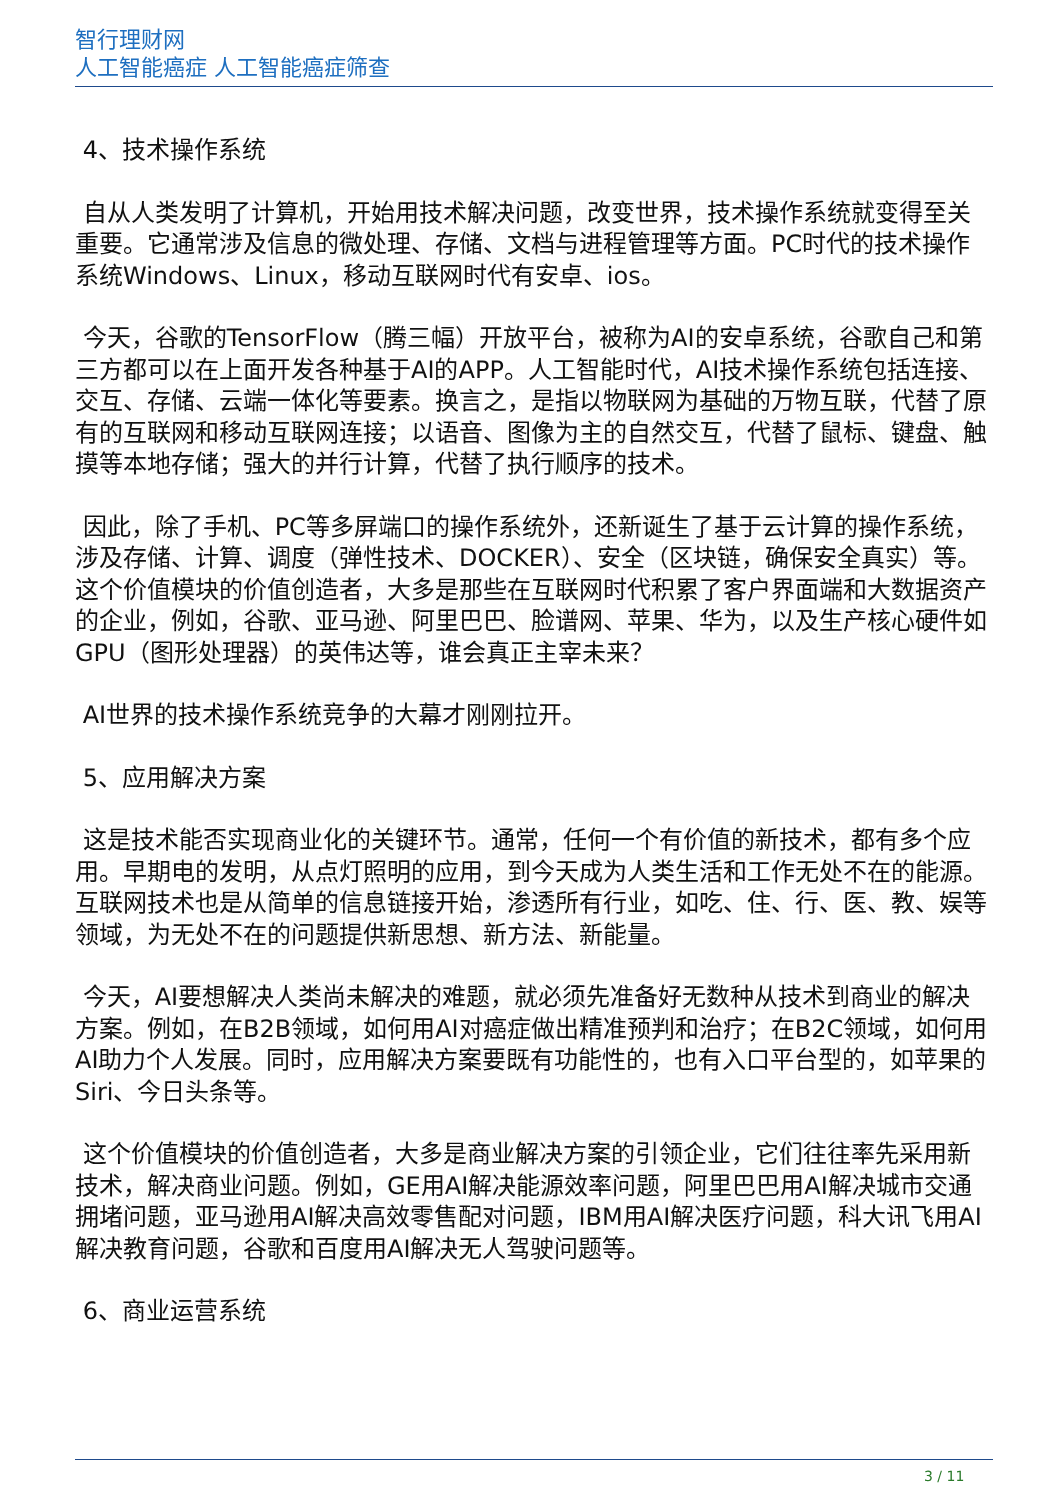智行理财网
人工智能癌症 人工智能癌症筛查
4、技术操作系统
自从人类发明了计算机，开始用技术解决问题，改变世界，技术操作系统就变得至关重要。它通常涉及信息的微处理、存储、文档与进程管理等方面。PC时代的技术操作系统Windows、Linux，移动互联网时代有安卓、ios。
今天，谷歌的TensorFlow（腾三幅）开放平台，被称为AI的安卓系统，谷歌自己和第三方都可以在上面开发各种基于AI的APP。人工智能时代，AI技术操作系统包括连接、交互、存储、云端一体化等要素。换言之，是指以物联网为基础的万物互联，代替了原有的互联网和移动互联网连接；以语音、图像为主的自然交互，代替了鼠标、键盘、触摸等本地存储；强大的并行计算，代替了执行顺序的技术。
因此，除了手机、PC等多屏端口的操作系统外，还新诞生了基于云计算的操作系统，涉及存储、计算、调度（弹性技术、DOCKER）、安全（区块链，确保安全真实）等。这个价值模块的价值创造者，大多是那些在互联网时代积累了客户界面端和大数据资产的企业，例如，谷歌、亚马逊、阿里巴巴、脸谱网、苹果、华为，以及生产核心硬件如GPU（图形处理器）的英伟达等，谁会真正主宰未来？
AI世界的技术操作系统竞争的大幕才刚刚拉开。
5、应用解决方案
这是技术能否实现商业化的关键环节。通常，任何一个有价值的新技术，都有多个应用。早期电的发明，从点灯照明的应用，到今天成为人类生活和工作无处不在的能源。互联网技术也是从简单的信息链接开始，渗透所有行业，如吃、住、行、医、教、娱等领域，为无处不在的问题提供新思想、新方法、新能量。
今天，AI要想解决人类尚未解决的难题，就必须先准备好无数种从技术到商业的解决方案。例如，在B2B领域，如何用AI对癌症做出精准预判和治疗；在B2C领域，如何用AI助力个人发展。同时，应用解决方案要既有功能性的，也有入口平台型的，如苹果的Siri、今日头条等。
这个价值模块的价值创造者，大多是商业解决方案的引领企业，它们往往率先采用新技术，解决商业问题。例如，GE用AI解决能源效率问题，阿里巴巴用AI解决城市交通拥堵问题，亚马逊用AI解决高效零售配对问题，IBM用AI解决医疗问题，科大讯飞用AI解决教育问题，谷歌和百度用AI解决无人驾驶问题等。
6、商业运营系统
3 / 11